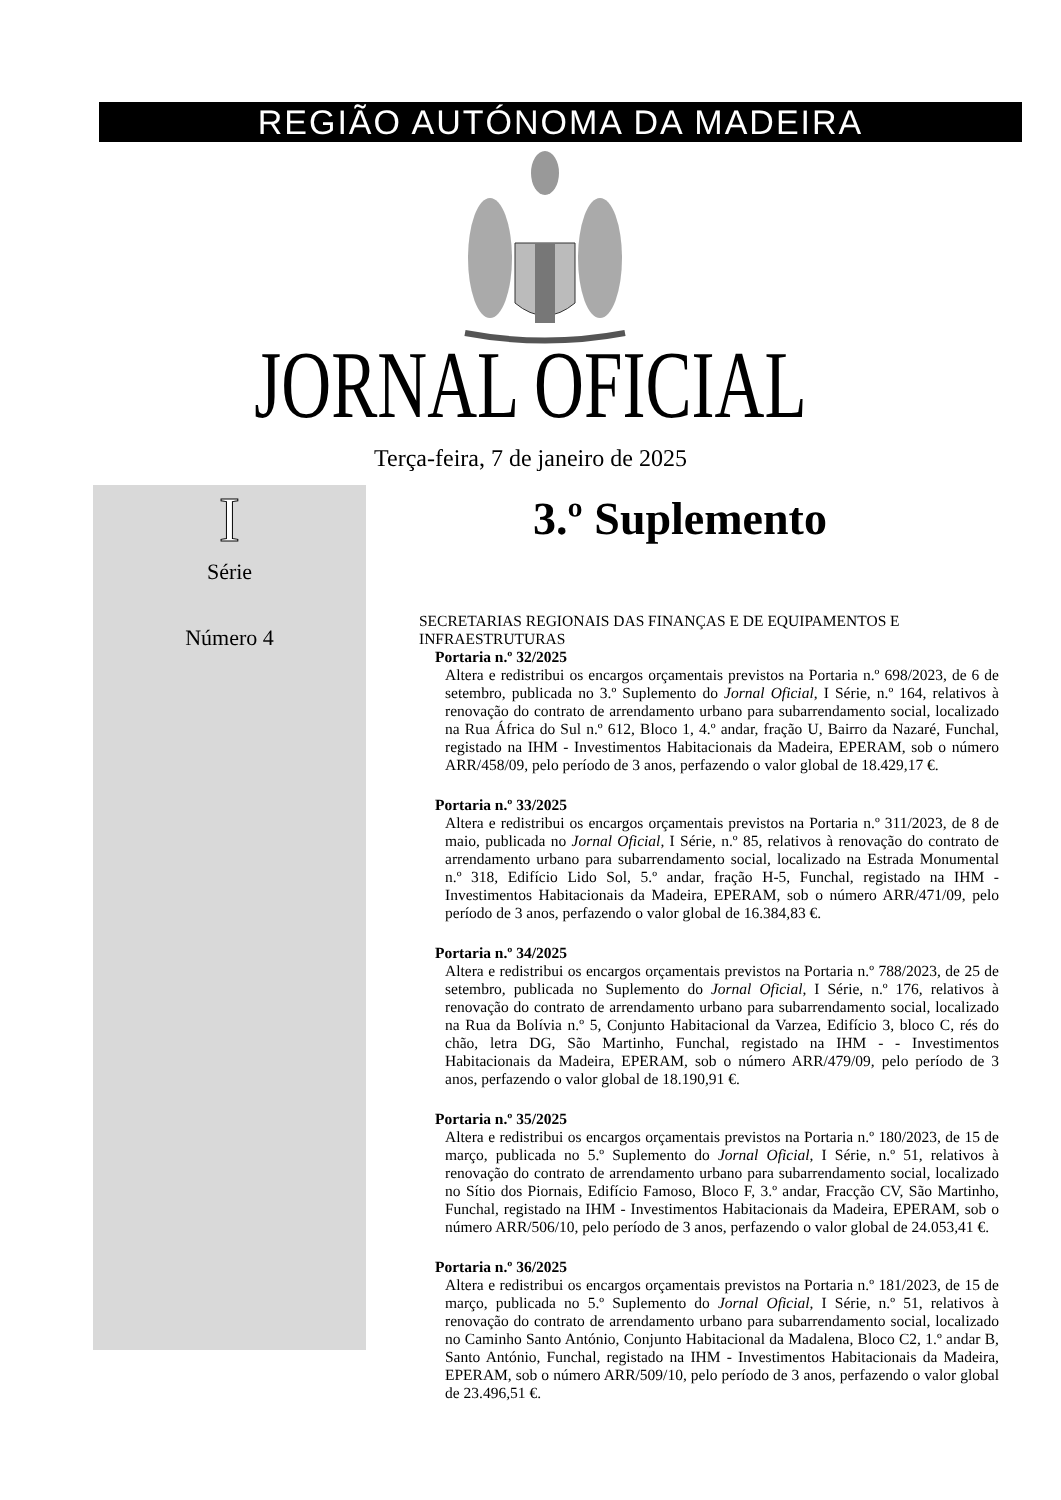REGIÃO AUTÓNOMA DA MADEIRA
JORNAL OFICIAL
Terça-feira, 7 de janeiro de 2025
I
Série
Número 4
3.º Suplemento
SECRETARIAS REGIONAIS DAS FINANÇAS E DE EQUIPAMENTOS E INFRAESTRUTURAS
Portaria n.º 32/2025
Altera e redistribui os encargos orçamentais previstos na Portaria n.º 698/2023, de 6 de setembro, publicada no 3.º Suplemento do Jornal Oficial, I Série, n.º 164, relativos à renovação do contrato de arrendamento urbano para subarrendamento social, localizado na Rua África do Sul n.º 612, Bloco 1, 4.º andar, fração U, Bairro da Nazaré, Funchal, registado na IHM - Investimentos Habitacionais da Madeira, EPERAM, sob o número ARR/458/09, pelo período de 3 anos, perfazendo o valor global de 18.429,17 €.
Portaria n.º 33/2025
Altera e redistribui os encargos orçamentais previstos na Portaria n.º 311/2023, de 8 de maio, publicada no Jornal Oficial, I Série, n.º 85, relativos à renovação do contrato de arrendamento urbano para subarrendamento social, localizado na Estrada Monumental n.º 318, Edifício Lido Sol, 5.º andar, fração H-5, Funchal, registado na IHM - Investimentos Habitacionais da Madeira, EPERAM, sob o número ARR/471/09, pelo período de 3 anos, perfazendo o valor global de 16.384,83 €.
Portaria n.º 34/2025
Altera e redistribui os encargos orçamentais previstos na Portaria n.º 788/2023, de 25 de setembro, publicada no Suplemento do Jornal Oficial, I Série, n.º 176, relativos à renovação do contrato de arrendamento urbano para subarrendamento social, localizado na Rua da Bolívia n.º 5, Conjunto Habitacional da Varzea, Edifício 3, bloco C, rés do chão, letra DG, São Martinho, Funchal, registado na IHM - - Investimentos Habitacionais da Madeira, EPERAM, sob o número ARR/479/09, pelo período de 3 anos, perfazendo o valor global de 18.190,91 €.
Portaria n.º 35/2025
Altera e redistribui os encargos orçamentais previstos na Portaria n.º 180/2023, de 15 de março, publicada no 5.º Suplemento do Jornal Oficial, I Série, n.º 51, relativos à renovação do contrato de arrendamento urbano para subarrendamento social, localizado no Sítio dos Piornais, Edifício Famoso, Bloco F, 3.º andar, Fracção CV, São Martinho, Funchal, registado na IHM - Investimentos Habitacionais da Madeira, EPERAM, sob o número ARR/506/10, pelo período de 3 anos, perfazendo o valor global de 24.053,41 €.
Portaria n.º 36/2025
Altera e redistribui os encargos orçamentais previstos na Portaria n.º 181/2023, de 15 de março, publicada no 5.º Suplemento do Jornal Oficial, I Série, n.º 51, relativos à renovação do contrato de arrendamento urbano para subarrendamento social, localizado no Caminho Santo António, Conjunto Habitacional da Madalena, Bloco C2, 1.º andar B, Santo António, Funchal, registado na IHM - Investimentos Habitacionais da Madeira, EPERAM, sob o número ARR/509/10, pelo período de 3 anos, perfazendo o valor global de 23.496,51 €.